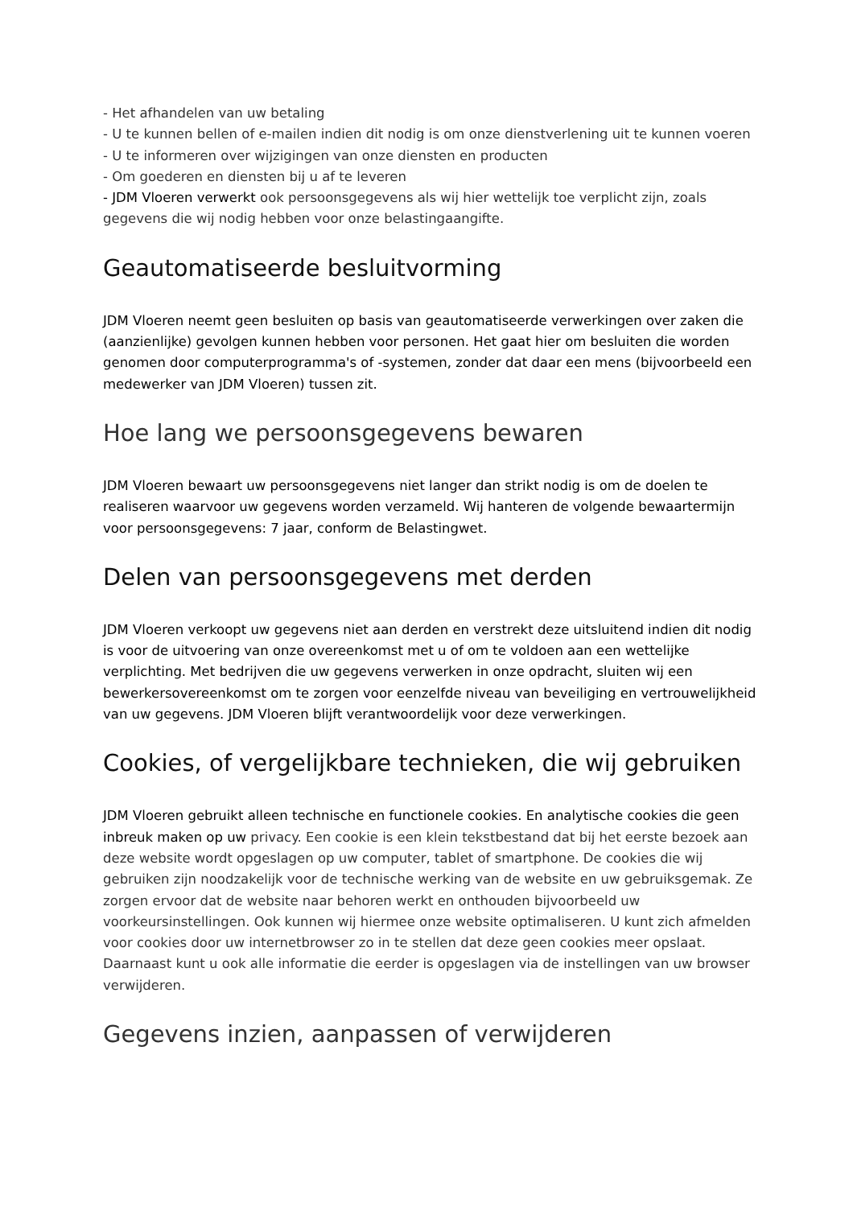- Het afhandelen van uw betaling
- U te kunnen bellen of e-mailen indien dit nodig is om onze dienstverlening uit te kunnen voeren
- U te informeren over wijzigingen van onze diensten en producten
- Om goederen en diensten bij u af te leveren
- JDM Vloeren verwerkt ook persoonsgegevens als wij hier wettelijk toe verplicht zijn, zoals gegevens die wij nodig hebben voor onze belastingaangifte.
Geautomatiseerde besluitvorming
JDM Vloeren neemt geen besluiten op basis van geautomatiseerde verwerkingen over zaken die (aanzienlijke) gevolgen kunnen hebben voor personen. Het gaat hier om besluiten die worden genomen door computerprogramma's of -systemen, zonder dat daar een mens (bijvoorbeeld een medewerker van JDM Vloeren) tussen zit.
Hoe lang we persoonsgegevens bewaren
JDM Vloeren bewaart uw persoonsgegevens niet langer dan strikt nodig is om de doelen te realiseren waarvoor uw gegevens worden verzameld. Wij hanteren de volgende bewaartermijn voor persoonsgegevens: 7 jaar, conform de Belastingwet.
Delen van persoonsgegevens met derden
JDM Vloeren verkoopt uw gegevens niet aan derden en verstrekt deze uitsluitend indien dit nodig is voor de uitvoering van onze overeenkomst met u of om te voldoen aan een wettelijke verplichting. Met bedrijven die uw gegevens verwerken in onze opdracht, sluiten wij een bewerkersovereenkomst om te zorgen voor eenzelfde niveau van beveiliging en vertrouwelijkheid van uw gegevens. JDM Vloeren blijft verantwoordelijk voor deze verwerkingen.
Cookies, of vergelijkbare technieken, die wij gebruiken
JDM Vloeren gebruikt alleen technische en functionele cookies. En analytische cookies die geen inbreuk maken op uw privacy. Een cookie is een klein tekstbestand dat bij het eerste bezoek aan deze website wordt opgeslagen op uw computer, tablet of smartphone. De cookies die wij gebruiken zijn noodzakelijk voor de technische werking van de website en uw gebruiksgemak. Ze zorgen ervoor dat de website naar behoren werkt en onthouden bijvoorbeeld uw voorkeursinstellingen. Ook kunnen wij hiermee onze website optimaliseren. U kunt zich afmelden voor cookies door uw internetbrowser zo in te stellen dat deze geen cookies meer opslaat. Daarnaast kunt u ook alle informatie die eerder is opgeslagen via de instellingen van uw browser verwijderen.
Gegevens inzien, aanpassen of verwijderen